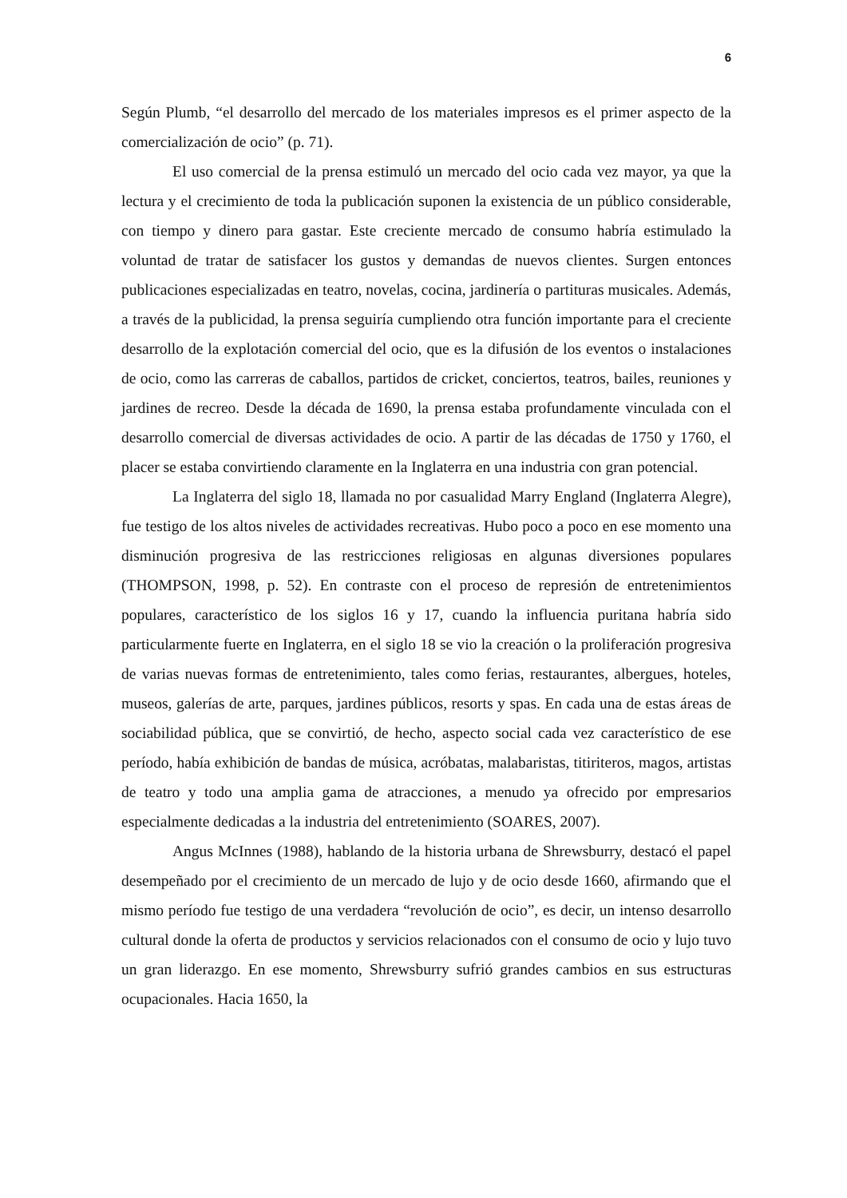6
Según Plumb, “el desarrollo del mercado de los materiales impresos es el primer aspecto de la comercialización de ocio” (p. 71).
El uso comercial de la prensa estimuló un mercado del ocio cada vez mayor, ya que la lectura y el crecimiento de toda la publicación suponen la existencia de un público considerable, con tiempo y dinero para gastar. Este creciente mercado de consumo habría estimulado la voluntad de tratar de satisfacer los gustos y demandas de nuevos clientes. Surgen entonces publicaciones especializadas en teatro, novelas, cocina, jardinería o partituras musicales. Además, a través de la publicidad, la prensa seguiría cumpliendo otra función importante para el creciente desarrollo de la explotación comercial del ocio, que es la difusión de los eventos o instalaciones de ocio, como las carreras de caballos, partidos de cricket, conciertos, teatros, bailes, reuniones y jardines de recreo. Desde la década de 1690, la prensa estaba profundamente vinculada con el desarrollo comercial de diversas actividades de ocio. A partir de las décadas de 1750 y 1760, el placer se estaba convirtiendo claramente en la Inglaterra en una industria con gran potencial.
La Inglaterra del siglo 18, llamada no por casualidad Marry England (Inglaterra Alegre), fue testigo de los altos niveles de actividades recreativas. Hubo poco a poco en ese momento una disminución progresiva de las restricciones religiosas en algunas diversiones populares (THOMPSON, 1998, p. 52). En contraste con el proceso de represión de entretenimientos populares, característico de los siglos 16 y 17, cuando la influencia puritana habría sido particularmente fuerte en Inglaterra, en el siglo 18 se vio la creación o la proliferación progresiva de varias nuevas formas de entretenimiento, tales como ferias, restaurantes, albergues, hoteles, museos, galerías de arte, parques, jardines públicos, resorts y spas. En cada una de estas áreas de sociabilidad pública, que se convirtió, de hecho, aspecto social cada vez característico de ese período, había exhibición de bandas de música, acróbatas, malabaristas, titiriteros, magos, artistas de teatro y todo una amplia gama de atracciones, a menudo ya ofrecido por empresarios especialmente dedicadas a la industria del entretenimiento (SOARES, 2007).
Angus McInnes (1988), hablando de la historia urbana de Shrewsburry, destacó el papel desempeñado por el crecimiento de un mercado de lujo y de ocio desde 1660, afirmando que el mismo período fue testigo de una verdadera “revolución de ocio”, es decir, un intenso desarrollo cultural donde la oferta de productos y servicios relacionados con el consumo de ocio y lujo tuvo un gran liderazgo. En ese momento, Shrewsburry sufrió grandes cambios en sus estructuras ocupacionales. Hacia 1650, la